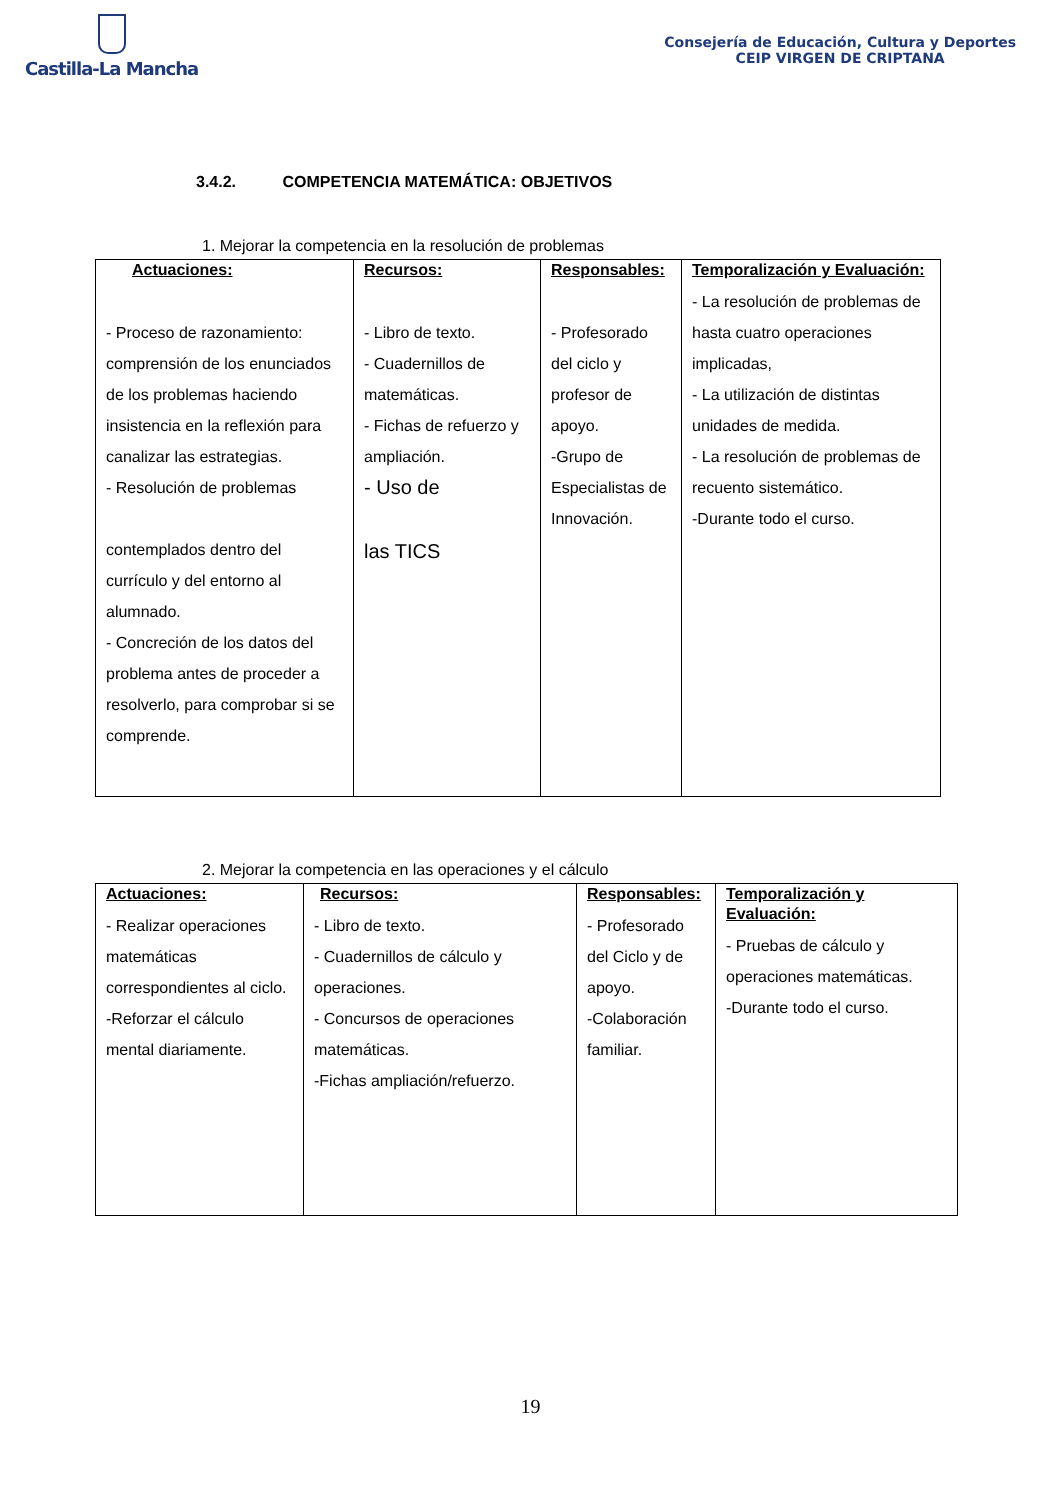Castilla-La Mancha
Consejería de Educación, Cultura y Deportes
CEIP VIRGEN DE CRIPTANA
3.4.2. COMPETENCIA MATEMÁTICA: OBJETIVOS
1. Mejorar la competencia en la resolución de problemas
| Actuaciones: - Proceso de razonamiento: comprensión de los enunciados de los problemas haciendo insistencia en la reflexión para canalizar las estrategias. - Resolución de problemas contemplados dentro del currículo y del entorno al alumnado. - Concreción de los datos del problema antes de proceder a resolverlo, para comprobar si se comprende. | Recursos: - Libro de texto. - Cuadernillos de matemáticas. - Fichas de refuerzo y ampliación. - Uso de las TICS | Responsables: - Profesorado del ciclo y profesor de apoyo. -Grupo de Especialistas de Innovación. | Temporalización y Evaluación: - La resolución de problemas de hasta cuatro operaciones implicadas, - La utilización de distintas unidades de medida. - La resolución de problemas de recuento sistemático. -Durante todo el curso. |
2. Mejorar la competencia en las operaciones y el cálculo
| Actuaciones: - Realizar operaciones matemáticas correspondientes al ciclo. -Reforzar el cálculo mental diariamente. | Recursos: - Libro de texto. - Cuadernillos de cálculo y operaciones. - Concursos de operaciones matemáticas. -Fichas ampliación/refuerzo. | Responsables: - Profesorado del Ciclo y de apoyo. -Colaboración familiar. | Temporalización y Evaluación: - Pruebas de cálculo y operaciones matemáticas. -Durante todo el curso. |
19